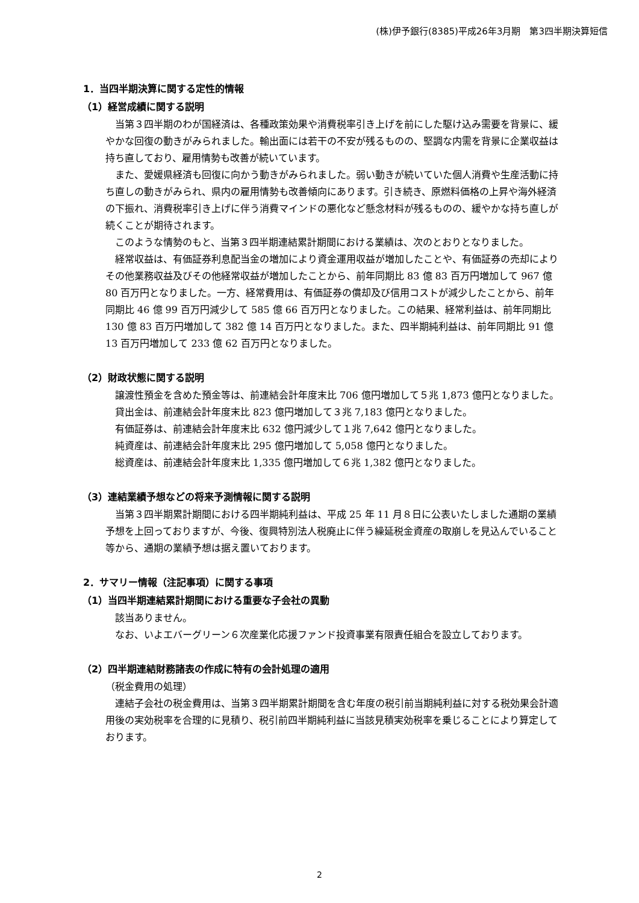(株)伊予銀行(8385)平成26年3月期　第3四半期決算短信
1．当四半期決算に関する定性的情報
（1）経営成績に関する説明
当第３四半期のわが国経済は、各種政策効果や消費税率引き上げを前にした駆け込み需要を背景に、緩やかな回復の動きがみられました。輸出面には若干の不安が残るものの、堅調な内需を背景に企業収益は持ち直しており、雇用情勢も改善が続いています。
また、愛媛県経済も回復に向かう動きがみられました。弱い動きが続いていた個人消費や生産活動に持ち直しの動きがみられ、県内の雇用情勢も改善傾向にあります。引き続き、原燃料価格の上昇や海外経済の下振れ、消費税率引き上げに伴う消費マインドの悪化など懸念材料が残るものの、緩やかな持ち直しが続くことが期待されます。
このような情勢のもと、当第３四半期連結累計期間における業績は、次のとおりとなりました。
経常収益は、有価証券利息配当金の増加により資金運用収益が増加したことや、有価証券の売却によりその他業務収益及びその他経常収益が増加したことから、前年同期比 83 億 83 百万円増加して 967 億 80 百万円となりました。一方、経常費用は、有価証券の償却及び信用コストが減少したことから、前年同期比 46 億 99 百万円減少して 585 億 66 百万円となりました。この結果、経常利益は、前年同期比 130 億 83 百万円増加して 382 億 14 百万円となりました。また、四半期純利益は、前年同期比 91 億 13 百万円増加して 233 億 62 百万円となりました。
（2）財政状態に関する説明
譲渡性預金を含めた預金等は、前連結会計年度末比 706 億円増加して５兆 1,873 億円となりました。
貸出金は、前連結会計年度末比 823 億円増加して３兆 7,183 億円となりました。
有価証券は、前連結会計年度末比 632 億円減少して１兆 7,642 億円となりました。
純資産は、前連結会計年度末比 295 億円増加して 5,058 億円となりました。
総資産は、前連結会計年度末比 1,335 億円増加して６兆 1,382 億円となりました。
（3）連結業績予想などの将来予測情報に関する説明
当第３四半期累計期間における四半期純利益は、平成 25 年 11 月８日に公表いたしました通期の業績予想を上回っておりますが、今後、復興特別法人税廃止に伴う繰延税金資産の取崩しを見込んでいること等から、通期の業績予想は据え置いております。
2．サマリー情報（注記事項）に関する事項
（1）当四半期連結累計期間における重要な子会社の異動
該当ありません。
なお、いよエバーグリーン６次産業化応援ファンド投資事業有限責任組合を設立しております。
（2）四半期連結財務諸表の作成に特有の会計処理の適用
（税金費用の処理）
連結子会社の税金費用は、当第３四半期累計期間を含む年度の税引前当期純利益に対する税効果会計適用後の実効税率を合理的に見積り、税引前四半期純利益に当該見積実効税率を乗じることにより算定しております。
2